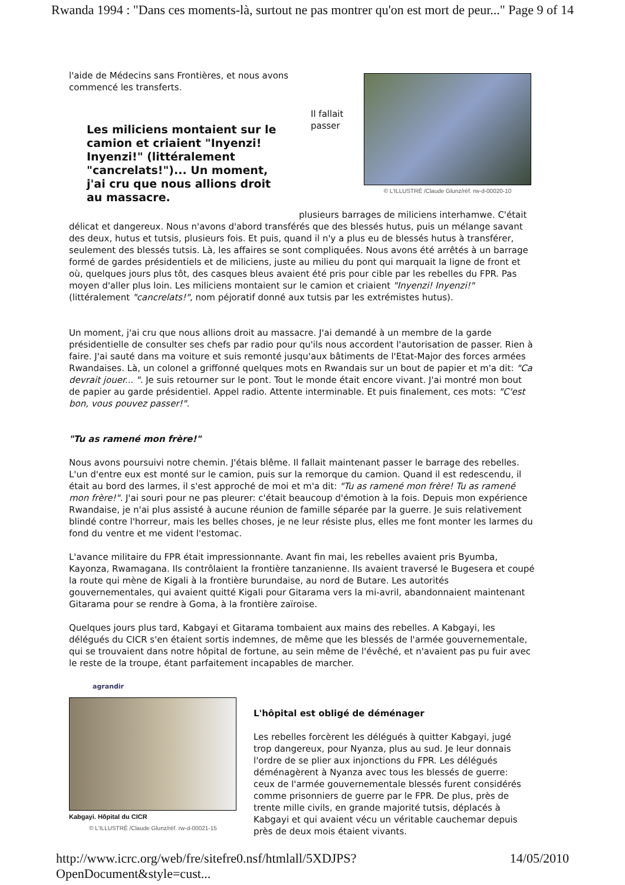Rwanda 1994 : "Dans ces moments-là, surtout ne pas montrer qu'on est mort de peur..." Page 9 of 14
l'aide de Médecins sans Frontières, et nous avons commencé les transferts.
Les miliciens montaient sur le camion et criaient "Inyenzi! Inyenzi!" (littéralement "cancrelats!")... Un moment, j'ai cru que nous allions droit au massacre.
Il fallait passer
© L'ILLUSTRÉ /Claude Glunz/réf. rw-d-00020-10
plusieurs barrages de miliciens interhamwe. C'était délicat et dangereux. Nous n'avons d'abord transférés que des blessés hutus, puis un mélange savant des deux, hutus et tutsis, plusieurs fois. Et puis, quand il n'y a plus eu de blessés hutus à transférer, seulement des blessés tutsis. Là, les affaires se sont compliquées. Nous avons été arrêtés à un barrage formé de gardes présidentiels et de miliciens, juste au milieu du pont qui marquait la ligne de front et où, quelques jours plus tôt, des casques bleus avaient été pris pour cible par les rebelles du FPR. Pas moyen d'aller plus loin. Les miliciens montaient sur le camion et criaient "Inyenzi! Inyenzi!" (littéralement "cancrelats!", nom péjoratif donné aux tutsis par les extrémistes hutus).
Un moment, j'ai cru que nous allions droit au massacre. J'ai demandé à un membre de la garde présidentielle de consulter ses chefs par radio pour qu'ils nous accordent l'autorisation de passer. Rien à faire. J'ai sauté dans ma voiture et suis remonté jusqu'aux bâtiments de l'Etat-Major des forces armées Rwandaises. Là, un colonel a griffonné quelques mots en Rwandais sur un bout de papier et m'a dit: "Ca devrait jouer... ". Je suis retourner sur le pont. Tout le monde était encore vivant. J'ai montré mon bout de papier au garde présidentiel. Appel radio. Attente interminable. Et puis finalement, ces mots: "C'est bon, vous pouvez passer!".
"Tu as ramené mon frère!"
Nous avons poursuivi notre chemin. J'étais blême. Il fallait maintenant passer le barrage des rebelles. L'un d'entre eux est monté sur le camion, puis sur la remorque du camion. Quand il est redescendu, il était au bord des larmes, il s'est approché de moi et m'a dit: "Tu as ramené mon frère! Tu as ramené mon frère!". J'ai souri pour ne pas pleurer: c'était beaucoup d'émotion à la fois. Depuis mon expérience Rwandaise, je n'ai plus assisté à aucune réunion de famille séparée par la guerre. Je suis relativement blindé contre l'horreur, mais les belles choses, je ne leur résiste plus, elles me font monter les larmes du fond du ventre et me vident l'estomac.
L'avance militaire du FPR était impressionnante. Avant fin mai, les rebelles avaient pris Byumba, Kayonza, Rwamagana. Ils contrôlaient la frontière tanzanienne. Ils avaient traversé le Bugesera et coupé la route qui mène de Kigali à la frontière burundaise, au nord de Butare. Les autorités gouvernementales, qui avaient quitté Kigali pour Gitarama vers la mi-avril, abandonnaient maintenant Gitarama pour se rendre à Goma, à la frontière zaïroise.
Quelques jours plus tard, Kabgayi et Gitarama tombaient aux mains des rebelles. A Kabgayi, les délégués du CICR s'en étaient sortis indemnes, de même que les blessés de l'armée gouvernementale, qui se trouvaient dans notre hôpital de fortune, au sein même de l'évêché, et n'avaient pas pu fuir avec le reste de la troupe, étant parfaitement incapables de marcher.
agrandir
Kabgayi. Hôpital du CICR
© L'ILLUSTRÉ /Claude Glunz/réf. rw-d-00021-15
L'hôpital est obligé de déménager
Les rebelles forcèrent les délégués à quitter Kabgayi, jugé trop dangereux, pour Nyanza, plus au sud. Je leur donnais l'ordre de se plier aux injonctions du FPR. Les délégués déménagèrent à Nyanza avec tous les blessés de guerre: ceux de l'armée gouvernementale blessés furent considérés comme prisonniers de guerre par le FPR. De plus, près de trente mille civils, en grande majorité tutsis, déplacés à Kabgayi et qui avaient vécu un véritable cauchemar depuis près de deux mois étaient vivants.
http://www.icrc.org/web/fre/sitefre0.nsf/htmlall/5XDJPS?OpenDocument&style=cust... 14/05/2010